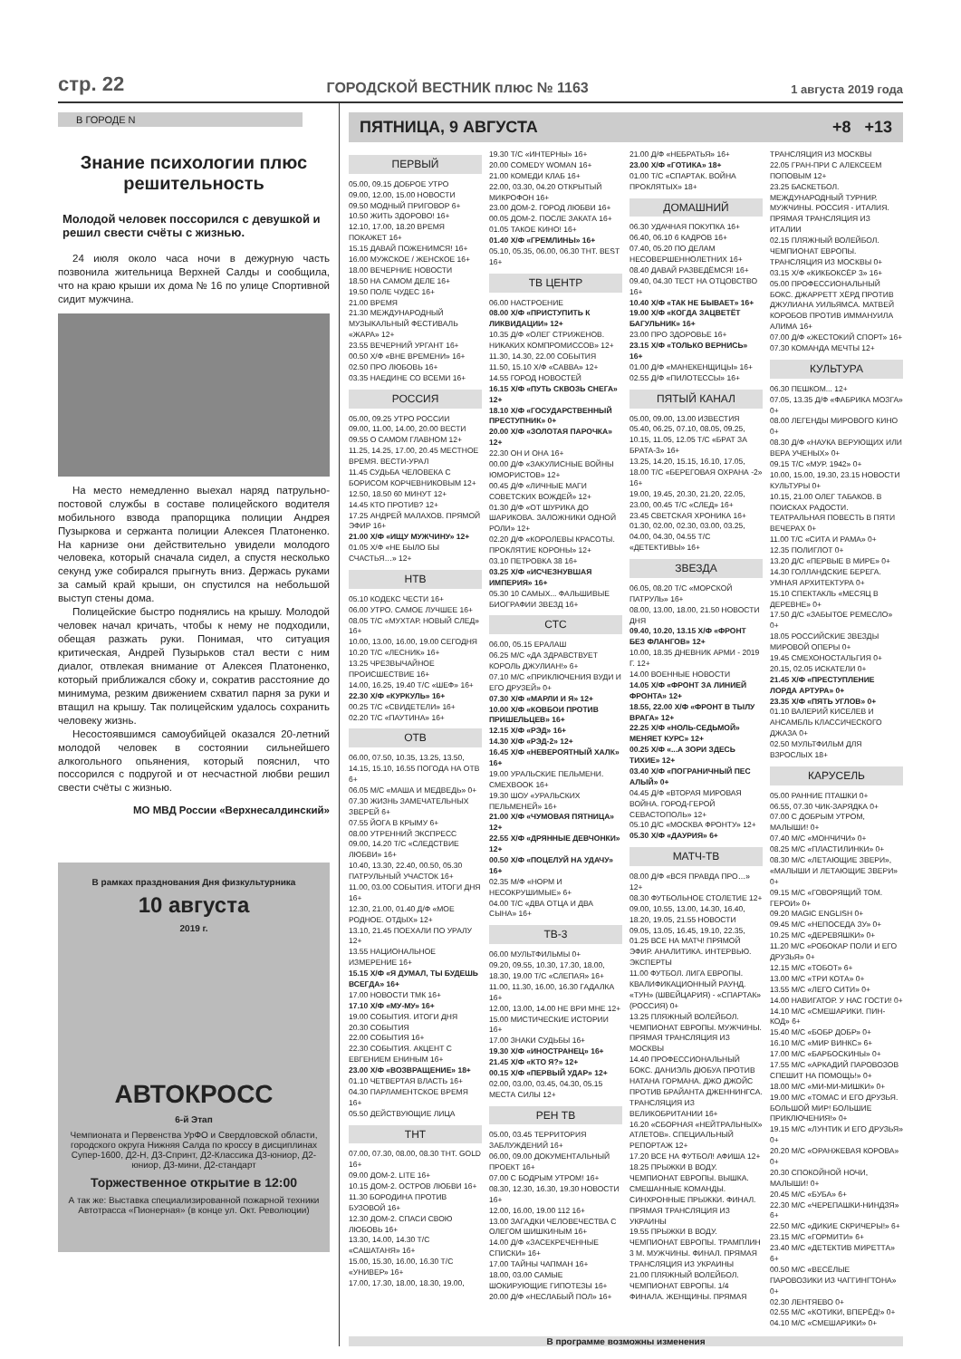стр. 22 ГОРОДСКОЙ ВЕСТНИК плюс № 1163 1 августа 2019 года
В ГОРОДЕ N
Знание психологии плюс решительность
Молодой человек поссорился с девушкой и решил свести счёты с жизнью.
24 июля около часа ночи в дежурную часть позвонила жительница Верхней Салды и сообщила, что на краю крыши их дома № 16 по улице Спортивной сидит мужчина.
На место немедленно выехал наряд патрульно-постовой службы в составе полицейского водителя мобильного взвода прапорщика полиции Андрея Пузыркова и сержанта полиции Алексея Платоненко. На карнизе они действительно увидели молодого человека, который сначала сидел, а спустя несколько секунд уже собирался прыгнуть вниз. Держась руками за самый край крыши, он спустился на небольшой выступ стены дома.
Полицейские быстро поднялись на крышу. Молодой человек начал кричать, чтобы к нему не подходили, обещая разжать руки. Понимая, что ситуация критическая, Андрей Пузырьков стал вести с ним диалог, отвлекая внимание от Алексея Платоненко, который приближался сбоку и, сократив расстояние до минимума, резким движением схватил парня за руки и втащил на крышу. Так полицейским удалось сохранить человеку жизнь.
Несостоявшимся самоубийцей оказался 20-летний молодой человек в состоянии сильнейшего алкогольного опьянения, который пояснил, что поссорился с подругой и от несчастной любви решил свести счёты с жизнью.
МО МВД России «Верхнесалдинский»
В рамках празднования Дня физкультурника
10 августа
2019 г.
АВТОКРОСС
6-й Этап
Чемпионата и Первенства УрФО и Свердловской области, городского округа Нижняя Салда по кроссу в дисциплинах Супер-1600, Д2-Н, Д3-Спринт, Д2-Классика Д3-юниор, Д2-юниор, Д3-мини, Д2-стандарт
Торжественное открытие в 12:00
А так же: Выставка специализированной пожарной техники
Автотрасса «Пионерная» (в конце ул. Окт. Революции)
ПЯТНИЦА, 9 АВГУСТА +8 +13
ПЕРВЫЙ
05.00, 09.15 ДОБРОЕ УТРО
09.00, 12.00, 15.00 НОВОСТИ
09.50 МОДНЫЙ ПРИГОВОР 6+
10.50 ЖИТЬ ЗДОРОВО! 16+
12.10, 17.00, 18.20 ВРЕМЯ ПОКАЖЕТ 16+
15.15 ДАВАЙ ПОЖЕНИМСЯ! 16+
16.00 МУЖСКОЕ / ЖЕНСКОЕ 16+
18.00 ВЕЧЕРНИЕ НОВОСТИ
18.50 НА САМОМ ДЕЛЕ 16+
19.50 ПОЛЕ ЧУДЕС 16+
21.00 ВРЕМЯ
21.30 МЕЖДУНАРОДНЫЙ МУЗЫКАЛЬНЫЙ ФЕСТИВАЛЬ «ЖАРА» 12+
23.55 ВЕЧЕРНИЙ УРГАНТ 16+
00.50 Х/Ф «ВНЕ ВРЕМЕНИ» 16+
02.50 ПРО ЛЮБОВЬ 16+
03.35 НАЕДИНЕ СО ВСЕМИ 16+
РОССИЯ
05.00, 09.25 УТРО РОССИИ
09.00, 11.00, 14.00, 20.00 ВЕСТИ
09.55 О САМОМ ГЛАВНОМ 12+
11.25, 14.25, 17.00, 20.45 МЕСТНОЕ ВРЕМЯ. ВЕСТИ-УРАЛ
11.45 СУДЬБА ЧЕЛОВЕКА С БОРИСОМ КОРЧЕВНИКОВЫМ 12+
12.50, 18.50 60 МИНУТ 12+
14.45 КТО ПРОТИВ? 12+
17.25 АНДРЕЙ МАЛАХОВ. ПРЯМОЙ ЭФИР 16+
21.00 Х/Ф «ИЩУ МУЖЧИНУ» 12+
01.05 Х/Ф «НЕ БЫЛО БЫ СЧАСТЬЯ…» 12+
НТВ
05.10 КОДЕКС ЧЕСТИ 16+
06.00 УТРО. САМОЕ ЛУЧШЕЕ 16+
08.05 Т/С «МУХТАР. НОВЫЙ СЛЕД» 16+
10.00, 13.00, 16.00, 19.00 СЕГОДНЯ
10.20 Т/С «ЛЕСНИК» 16+
13.25 ЧРЕЗВЫЧАЙНОЕ ПРОИСШЕСТВИЕ 16+
14.00, 16.25, 19.40 Т/С «ШЕФ» 16+
22.30 Х/Ф «КУРКУЛЬ» 16+
00.25 Т/С «СВИДЕТЕЛИ» 16+
02.20 Т/С «ПАУТИНА» 16+
ОТВ
06.00, 07.50, 10.35, 13.25, 13.50, 14.15, 15.10, 16.55 ПОГОДА НА ОТВ 6+
06.05 М/С «МАША И МЕДВЕДЬ» 0+
07.30 ЖИЗНЬ ЗАМЕЧАТЕЛЬНЫХ ЗВЕРЕЙ 6+
07.55 ЙОГА В КРЫМУ 6+
08.00 УТРЕННИЙ ЭКСПРЕСС
09.00, 14.20 Т/С «СЛЕДСТВИЕ ЛЮБВИ» 16+
10.40, 13.30, 22.40, 00.50, 05.30 ПАТРУЛЬНЫЙ УЧАСТОК 16+
11.00, 03.00 СОБЫТИЯ. ИТОГИ ДНЯ 16+
12.30, 21.00, 01.40 Д/Ф «МОЕ РОДНОЕ. ОТДЫХ» 12+
13.10, 21.45 ПОЕХАЛИ ПО УРАЛУ 12+
13.55 НАЦИОНАЛЬНОЕ ИЗМЕРЕНИЕ 16+
15.15 Х/Ф «Я ДУМАЛ, ТЫ БУДЕШЬ ВСЕГДА» 16+
17.00 НОВОСТИ ТМК 16+
17.10 Х/Ф «МУ-МУ» 16+
19.00 СОБЫТИЯ. ИТОГИ ДНЯ
20.30 СОБЫТИЯ
22.00 СОБЫТИЯ 16+
22.30 СОБЫТИЯ. АКЦЕНТ С ЕВГЕНИЕМ ЕНИНЫМ 16+
23.00 Х/Ф «ВОЗВРАЩЕНИЕ» 18+
01.10 ЧЕТВЕРТАЯ ВЛАСТЬ 16+
04.30 ПАРЛАМЕНТСКОЕ ВРЕМЯ 16+
05.50 ДЕЙСТВУЮЩИЕ ЛИЦА
ТНТ
07.00, 07.30, 08.00, 08.30 ТНТ. GOLD 16+
09.00 ДОМ-2. LITE 16+
10.15 ДОМ-2. ОСТРОВ ЛЮБВИ 16+
11.30 БОРОДИНА ПРОТИВ БУЗОВОЙ 16+
12.30 ДОМ-2. СПАСИ СВОЮ ЛЮБОВЬ 16+
13.30, 14.00, 14.30 Т/С «САШАТАНЯ» 16+
15.00, 15.30, 16.00, 16.30 Т/С «УНИВЕР» 16+
17.00, 17.30, 18.00, 18.30, 19.00,
19.30 Т/С «ИНТЕРНЫ» 16+
20.00 COMEDY WOMAN 16+
21.00 КОМЕДИ КЛАБ 16+
22.00, 03.30, 04.20 ОТКРЫТЫЙ МИКРОФОН 16+
23.00 ДОМ-2. ГОРОД ЛЮБВИ 16+
00.05 ДОМ-2. ПОСЛЕ ЗАКАТА 16+
01.05 ТАКОЕ КИНО! 16+
01.40 Х/Ф «ГРЕМЛИНЫ» 16+
05.10, 05.35, 06.00, 06.30 ТНТ. BEST 16+
ТВ ЦЕНТР
06.00 НАСТРОЕНИЕ
08.00 Х/Ф «ПРИСТУПИТЬ К ЛИКВИДАЦИИ» 12+
10.35 Д/Ф «ОЛЕГ СТРИЖЕНОВ. НИКАКИХ КОМПРОМИССОВ» 12+
11.30, 14.30, 22.00 СОБЫТИЯ
11.50, 15.10 Х/Ф «САВВА» 12+
14.55 ГОРОД НОВОСТЕЙ
16.15 Х/Ф «ПУТЬ СКВОЗЬ СНЕГА» 12+
18.10 Х/Ф «ГОСУДАРСТВЕННЫЙ ПРЕСТУПНИК» 0+
20.00 Х/Ф «ЗОЛОТАЯ ПАРОЧКА» 12+
22.30 ОН И ОНА 16+
00.00 Д/Ф «ЗАКУЛИСНЫЕ ВОЙНЫ ЮМОРИСТОВ» 12+
00.45 Д/Ф «ЛИЧНЫЕ МАГИ СОВЕТСКИХ ВОЖДЕЙ» 12+
01.30 Д/Ф «ОТ ШУРИКА ДО ШАРИКОВА. ЗАЛОЖНИКИ ОДНОЙ РОЛИ» 12+
02.20 Д/Ф «КОРОЛЕВЫ КРАСОТЫ. ПРОКЛЯТИЕ КОРОНЫ» 12+
03.10 ПЕТРОВКА 38 16+
03.25 Х/Ф «ИСЧЕЗНУВШАЯ ИМПЕРИЯ» 16+
05.30 10 САМЫХ... ФАЛЬШИВЫЕ БИОГРАФИИ ЗВЕЗД 16+
СТС
06.00, 05.15 ЕРАЛАШ
06.25 М/С «ДА ЗДРАВСТВУЕТ КОРОЛЬ ДЖУЛИАН!» 6+
07.10 М/С «ПРИКЛЮЧЕНИЯ ВУДИ И ЕГО ДРУЗЕЙ» 0+
07.30 Х/Ф «МАРЛИ И Я» 12+
10.00 Х/Ф «КОВБОИ ПРОТИВ ПРИШЕЛЬЦЕВ» 16+
12.15 Х/Ф «РЭД» 16+
14.30 Х/Ф «РЭД-2» 12+
16.45 Х/Ф «НЕВЕРОЯТНЫЙ ХАЛК» 16+
19.00 УРАЛЬСКИЕ ПЕЛЬМЕНИ. СМЕХBOOK 16+
19.30 ШОУ «УРАЛЬСКИХ ПЕЛЬМЕНЕЙ» 16+
21.00 Х/Ф «ЧУМОВАЯ ПЯТНИЦА» 12+
22.55 Х/Ф «ДРЯННЫЕ ДЕВЧОНКИ» 12+
00.50 Х/Ф «ПОЦЕЛУЙ НА УДАЧУ» 16+
02.35 М/Ф «НОРМ И НЕСОКРУШИМЫЕ» 6+
04.00 Т/С «ДВА ОТЦА И ДВА СЫНА» 16+
ТВ-3
06.00 МУЛЬТФИЛЬМЫ 0+
09.20, 09.55, 10.30, 17.30, 18.00, 18.30, 19.00 Т/С «СЛЕПАЯ» 16+
11.00, 11.30, 16.00, 16.30 ГАДАЛКА 16+
12.00, 13.00, 14.00 НЕ ВРИ МНЕ 12+
15.00 МИСТИЧЕСКИЕ ИСТОРИИ 16+
17.00 ЗНАКИ СУДЬБЫ 16+
19.30 Х/Ф «ИНОСТРАНЕЦ» 16+
21.45 Х/Ф «КТО Я?» 12+
00.15 Х/Ф «ПЕРВЫЙ УДАР» 12+
02.00, 03.00, 03.45, 04.30, 05.15 МЕСТА СИЛЫ 12+
РЕН ТВ
05.00, 03.45 ТЕРРИТОРИЯ ЗАБЛУЖДЕНИЙ 16+
06.00, 09.00 ДОКУМЕНТАЛЬНЫЙ ПРОЕКТ 16+
07.00 С БОДРЫМ УТРОМ! 16+
08.30, 12.30, 16.30, 19.30 НОВОСТИ 16+
12.00, 16.00, 19.00 112 16+
13.00 ЗАГАДКИ ЧЕЛОВЕЧЕСТВА С ОЛЕГОМ ШИШКИНЫМ 16+
14.00 Д/Ф «ЗАСЕКРЕЧЕННЫЕ СПИСКИ» 16+
17.00 ТАЙНЫ ЧАПМАН 16+
18.00, 03.00 САМЫЕ ШОКИРУЮЩИЕ ГИПОТЕЗЫ 16+
20.00 Д/Ф «НЕСЛАБЫЙ ПОЛ» 16+
21.00 Д/Ф «НЕБРАТЬЯ» 16+
23.00 Х/Ф «ГОТИКА» 18+
01.00 Т/С «СПАРТАК. ВОЙНА ПРОКЛЯТЫХ» 18+
ДОМАШНИЙ
06.30 УДАЧНАЯ ПОКУПКА 16+
06.40, 06.10 6 КАДРОВ 16+
07.40, 05.20 ПО ДЕЛАМ НЕСОВЕРШЕННОЛЕТНИХ 16+
08.40 ДАВАЙ РАЗВЕДЁМСЯ! 16+
09.40, 04.30 ТЕСТ НА ОТЦОВСТВО 16+
10.40 Х/Ф «ТАК НЕ БЫВАЕТ» 16+
19.00 Х/Ф «КОГДА ЗАЦВЕТЁТ БАГУЛЬНИК» 16+
23.00 ПРО ЗДОРОВЬЕ 16+
23.15 Х/Ф «ТОЛЬКО ВЕРНИСЬ» 16+
01.00 Д/Ф «МАНЕКЕНЩИЦЫ» 16+
02.55 Д/Ф «ПИЛОТЕССЫ» 16+
ПЯТЫЙ КАНАЛ
05.00, 09.00, 13.00 ИЗВЕСТИЯ
05.40, 06.25, 07.10, 08.05, 09.25, 10.15, 11.05, 12.05 Т/С «БРАТ ЗА БРАТА-3» 16+
13.25, 14.20, 15.15, 16.10, 17.05, 18.00 Т/С «БЕРЕГОВАЯ ОХРАНА -2» 16+
19.00, 19.45, 20.30, 21.20, 22.05, 23.00, 00.45 Т/С «СЛЕД» 16+
23.45 СВЕТСКАЯ ХРОНИКА 16+
01.30, 02.00, 02.30, 03.00, 03.25, 04.00, 04.30, 04.55 Т/С «ДЕТЕКТИВЫ» 16+
ЗВЕЗДА
06.05, 08.20 Т/С «МОРСКОЙ ПАТРУЛЬ» 16+
08.00, 13.00, 18.00, 21.50 НОВОСТИ ДНЯ
09.40, 10.20, 13.15 Х/Ф «ФРОНТ БЕЗ ФЛАНГОВ» 12+
10.00, 18.35 ДНЕВНИК АРМИ - 2019 Г. 12+
14.00 ВОЕННЫЕ НОВОСТИ
14.05 Х/Ф «ФРОНТ ЗА ЛИНИЕЙ ФРОНТА» 12+
18.55, 22.00 Х/Ф «ФРОНТ В ТЫЛУ ВРАГА» 12+
22.25 Х/Ф «НОЛЬ-СЕДЬМОЙ» МЕНЯЕТ КУРС» 12+
00.25 Х/Ф «...А ЗОРИ ЗДЕСЬ ТИХИЕ» 12+
03.40 Х/Ф «ПОГРАНИЧНЫЙ ПЕС АЛЫЙ» 0+
04.45 Д/Ф «ВТОРАЯ МИРОВАЯ ВОЙНА. ГОРОД-ГЕРОЙ СЕВАСТОПОЛЬ» 12+
05.10 Д/С «МОСКВА ФРОНТУ» 12+
05.30 Х/Ф «ДАУРИЯ» 6+
МАТЧ-ТВ
08.00 Д/Ф «ВСЯ ПРАВДА ПРО…» 12+
08.30 ФУТБОЛЬНОЕ СТОЛЕТИЕ 12+
09.00, 10.55, 13.00, 14.30, 16.40, 18.20, 19.05, 21.55 НОВОСТИ
09.05, 13.05, 16.45, 19.10, 22.35, 01.25 ВСЕ НА МАТЧ! ПРЯМОЙ ЭФИР. АНАЛИТИКА. ИНТЕРВЬЮ. ЭКСПЕРТЫ
11.00 ФУТБОЛ. ЛИГА ЕВРОПЫ. КВАЛИФИКАЦИОННЫЙ РАУНД. «ТУН» (ШВЕЙЦАРИЯ) - «СПАРТАК» (РОССИЯ) 0+
13.25 ПЛЯЖНЫЙ ВОЛЕЙБОЛ. ЧЕМПИОНАТ ЕВРОПЫ. МУЖЧИНЫ. ПРЯМАЯ ТРАНСЛЯЦИЯ ИЗ МОСКВЫ
14.40 ПРОФЕССИОНАЛЬНЫЙ БОКС. ДАНИЭЛЬ ДЮБУА ПРОТИВ НАТАНА ГОРМАНА. ДЖО ДЖОЙС ПРОТИВ БРАЙАНТА ДЖЕННИНГСА. ТРАНСЛЯЦИЯ ИЗ ВЕЛИКОБРИТАНИИ 16+
16.20 «СБОРНАЯ «НЕЙТРАЛЬНЫХ» АТЛЕТОВ». СПЕЦИАЛЬНЫЙ РЕПОРТАЖ 12+
17.20 ВСЕ НА ФУТБОЛ! АФИША 12+
18.25 ПРЫЖКИ В ВОДУ. ЧЕМПИОНАТ ЕВРОПЫ. ВЫШКА. СМЕШАННЫЕ КОМАНДЫ. СИНХРОННЫЕ ПРЫЖКИ. ФИНАЛ. ПРЯМАЯ ТРАНСЛЯЦИЯ ИЗ УКРАИНЫ
19.55 ПРЫЖКИ В ВОДУ. ЧЕМПИОНАТ ЕВРОПЫ. ТРАМПЛИН 3 М. МУЖЧИНЫ. ФИНАЛ. ПРЯМАЯ ТРАНСЛЯЦИЯ ИЗ УКРАИНЫ
21.00 ПЛЯЖНЫЙ ВОЛЕЙБОЛ. ЧЕМПИОНАТ ЕВРОПЫ. 1/4 ФИНАЛА. ЖЕНЩИНЫ. ПРЯМАЯ
ТРАНСЛЯЦИЯ ИЗ МОСКВЫ
22.05 ГРАН-ПРИ С АЛЕКСЕЕМ ПОПОВЫМ 12+
23.25 БАСКЕТБОЛ. МЕЖДУНАРОДНЫЙ ТУРНИР. МУЖЧИНЫ. РОССИЯ - ИТАЛИЯ. ПРЯМАЯ ТРАНСЛЯЦИЯ ИЗ ИТАЛИИ
02.15 ПЛЯЖНЫЙ ВОЛЕЙБОЛ. ЧЕМПИОНАТ ЕВРОПЫ. ТРАНСЛЯЦИЯ ИЗ МОСКВЫ 0+
03.15 Х/Ф «КИКБОКСЁР 3» 16+
05.00 ПРОФЕССИОНАЛЬНЫЙ БОКС. ДЖАРРЕТТ ХЁРД ПРОТИВ ДЖУЛИАНА УИЛЬЯМСА. МАТВЕЙ КОРОБОВ ПРОТИВ ИММАНУИЛА АЛИМА 16+
07.00 Д/Ф «ЖЕСТОКИЙ СПОРТ» 16+
07.30 КОМАНДА МЕЧТЫ 12+
КУЛЬТУРА
06.30 ПЕШКОМ... 12+
07.05, 13.35 Д/Ф «ФАБРИКА МОЗГА» 0+
08.00 ЛЕГЕНДЫ МИРОВОГО КИНО 0+
08.30 Д/Ф «НАУКА ВЕРУЮЩИХ ИЛИ ВЕРА УЧЕНЫХ» 0+
09.15 Т/С «МУР. 1942» 0+
10.00, 15.00, 19.30, 23.15 НОВОСТИ КУЛЬТУРЫ 0+
10.15, 21.00 ОЛЕГ ТАБАКОВ. В ПОИСКАХ РАДОСТИ. ТЕАТРАЛЬНАЯ ПОВЕСТЬ В ПЯТИ ВЕЧЕРАХ 0+
11.00 Т/С «СИТА И РАМА» 0+
12.35 ПОЛИГЛОТ 0+
13.20 Д/С «ПЕРВЫЕ В МИРЕ» 0+
14.30 ГОЛЛАНДСКИЕ БЕРЕГА. УМНАЯ АРХИТЕКТУРА 0+
15.10 СПЕКТАКЛЬ «МЕСЯЦ В ДЕРЕВНЕ» 0+
17.50 Д/С «ЗАБЫТОЕ РЕМЕСЛО» 0+
18.05 РОССИЙСКИЕ ЗВЕЗДЫ МИРОВОЙ ОПЕРЫ 0+
19.45 СМЕХОНОСТАЛЬГИЯ 0+
20.15, 02.05 ИСКАТЕЛИ 0+
21.45 Х/Ф «ПРЕСТУПЛЕНИЕ ЛОРДА АРТУРА» 0+
23.35 Х/Ф «ПЯТЬ УГЛОВ» 0+
01.10 ВАЛЕРИЙ КИСЕЛЕВ И АНСАМБЛЬ КЛАССИЧЕСКОГО ДЖАЗА 0+
02.50 МУЛЬТФИЛЬМ ДЛЯ ВЗРОСЛЫХ 18+
КАРУСЕЛЬ
05.00 РАННИЕ ПТАШКИ 0+
06.55, 07.30 ЧИК-ЗАРЯДКА 0+
07.00 С ДОБРЫМ УТРОМ, МАЛЫШИ! 0+
07.40 М/С «МОНЧИЧИ» 0+
08.25 М/С «ПЛАСТИЛИНКИ» 0+
08.30 М/С «ЛЕТАЮЩИЕ ЗВЕРИ», «МАЛЫШИ И ЛЕТАЮЩИЕ ЗВЕРИ» 0+
09.15 М/С «ГОВОРЯЩИЙ ТОМ. ГЕРОИ» 0+
09.20 MAGIC ENGLISH 0+
09.45 М/С «НЕПОСЕДА ЗУ» 0+
10.25 М/С «ДЕРЕВЯШКИ» 0+
11.20 М/С «РОБОКАР ПОЛИ И ЕГО ДРУЗЬЯ» 0+
12.15 М/С «ТОБОТ» 6+
13.00 М/С «ТРИ КОТА» 0+
13.55 М/С «ЛЕГО СИТИ» 0+
14.00 НАВИГАТОР. У НАС ГОСТИ! 0+
14.10 М/С «СМЕШАРИКИ. ПИН-КОД» 6+
15.40 М/С «БОБР ДОБР» 0+
16.10 М/С «МИР ВИНКС» 6+
17.00 М/С «БАРБОСКИНЫ» 0+
17.55 М/С «АРКАДИЙ ПАРОВОЗОВ СПЕШИТ НА ПОМОЩЬ!» 0+
18.00 М/С «МИ-МИ-МИШКИ» 0+
19.00 М/С «ТОМАС И ЕГО ДРУЗЬЯ. БОЛЬШОЙ МИР! БОЛЬШИЕ ПРИКЛЮЧЕНИЯ!» 0+
19.15 М/С «ЛУНТИК И ЕГО ДРУЗЬЯ» 0+
20.20 М/С «ОРАНЖЕВАЯ КОРОВА» 0+
20.30 СПОКОЙНОЙ НОЧИ, МАЛЫШИ! 0+
20.45 М/С «БУБА» 6+
22.30 М/С «ЧЕРЕПАШКИ-НИНДЗЯ» 6+
22.50 М/С «ДИКИЕ СКРИЧЕРЫ!» 6+
23.15 М/С «ГОРМИТИ» 6+
23.40 М/С «ДЕТЕКТИВ МИРЕТТА» 6+
00.50 М/С «ВЕСЁЛЫЕ ПАРОВОЗИКИ ИЗ ЧАГГИНГТОНА» 0+
02.30 ЛЕНТЯЕВО 0+
02.55 М/С «КОТИКИ, ВПЕРЁД!» 0+
04.10 М/С «СМЕШАРИКИ» 0+
В программе возможны изменения